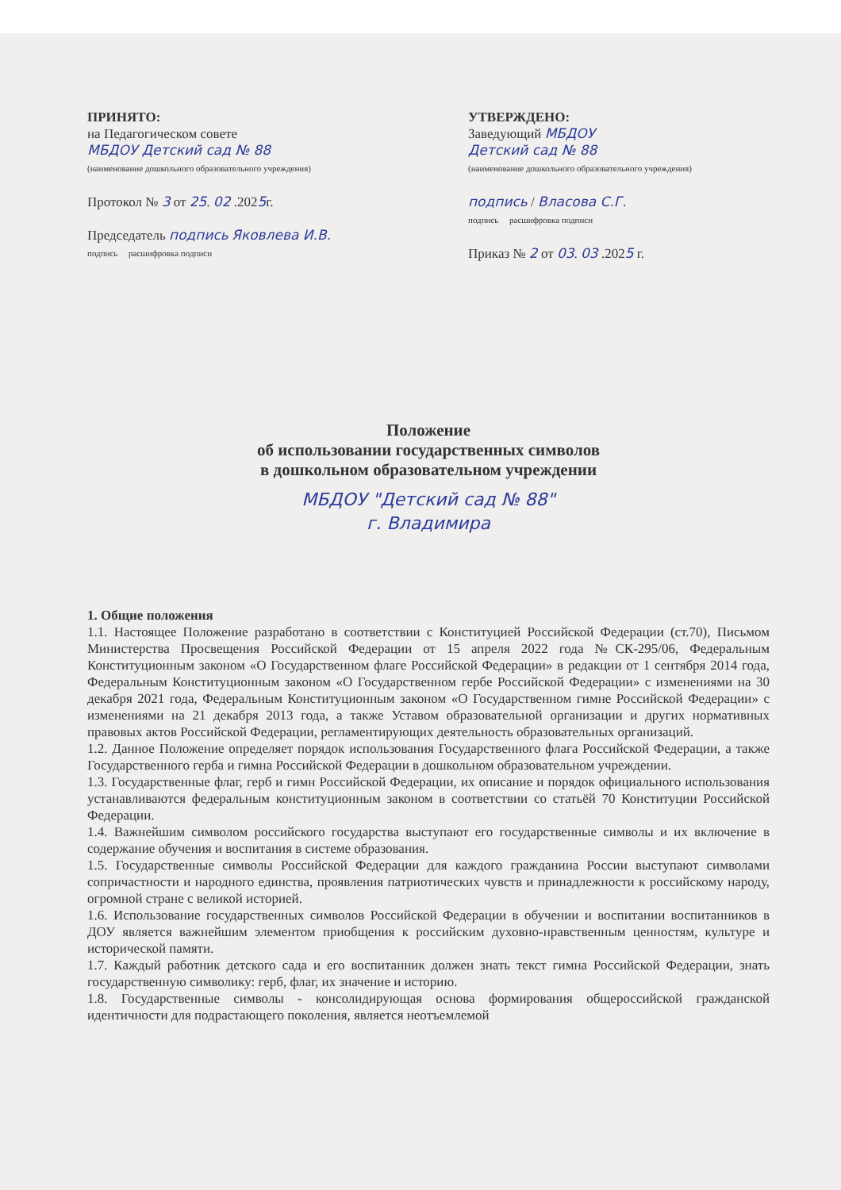ПРИНЯТО:
на Педагогическом совете
МБДОУ Детский сад № 88
(наименование дошкольного образовательного учреждения)
Протокол № 3 от 25. 02 .2025г.
Председатель подпись Яковлева И.В.
подпись расшифровка подписи
УТВЕРЖДЕНО:
Заведующий МБДОУ
Детский сад № 88
(наименование дошкольного образовательного учреждения)
подпись / Власова С.Г.
подпись расшифровка подписи
Приказ № 2 от 03. 03 .2025 г.
Положение
об использовании государственных символов
в дошкольном образовательном учреждении
МБДОУ "Детский сад № 88"
г. Владимира
1. Общие положения
1.1. Настоящее Положение разработано в соответствии с Конституцией Российской Федерации (ст.70), Письмом Министерства Просвещения Российской Федерации от 15 апреля 2022 года №СК-295/06, Федеральным Конституционным законом «О Государственном флаге Российской Федерации» в редакции от 1 сентября 2014 года, Федеральным Конституционным законом «О Государственном гербе Российской Федерации» с изменениями на 30 декабря 2021 года, Федеральным Конституционным законом «О Государственном гимне Российской Федерации» с изменениями на 21 декабря 2013 года, а также Уставом образовательной организации и других нормативных правовых актов Российской Федерации, регламентирующих деятельность образовательных организаций.
1.2. Данное Положение определяет порядок использования Государственного флага Российской Федерации, а также Государственного герба и гимна Российской Федерации в дошкольном образовательном учреждении.
1.3. Государственные флаг, герб и гимн Российской Федерации, их описание и порядок официального использования устанавливаются федеральным конституционным законом в соответствии со статьёй 70 Конституции Российской Федерации.
1.4. Важнейшим символом российского государства выступают его государственные символы и их включение в содержание обучения и воспитания в системе образования.
1.5. Государственные символы Российской Федерации для каждого гражданина России выступают символами сопричастности и народного единства, проявления патриотических чувств и принадлежности к российскому народу, огромной стране с великой историей.
1.6. Использование государственных символов Российской Федерации в обучении и воспитании воспитанников в ДОУ является важнейшим элементом приобщения к российским духовно-нравственным ценностям, культуре и исторической памяти.
1.7. Каждый работник детского сада и его воспитанник должен знать текст гимна Российской Федерации, знать государственную символику: герб, флаг, их значение и историю.
1.8. Государственные символы - консолидирующая основа формирования общероссийской гражданской идентичности для подрастающего поколения, является неотъемлемой